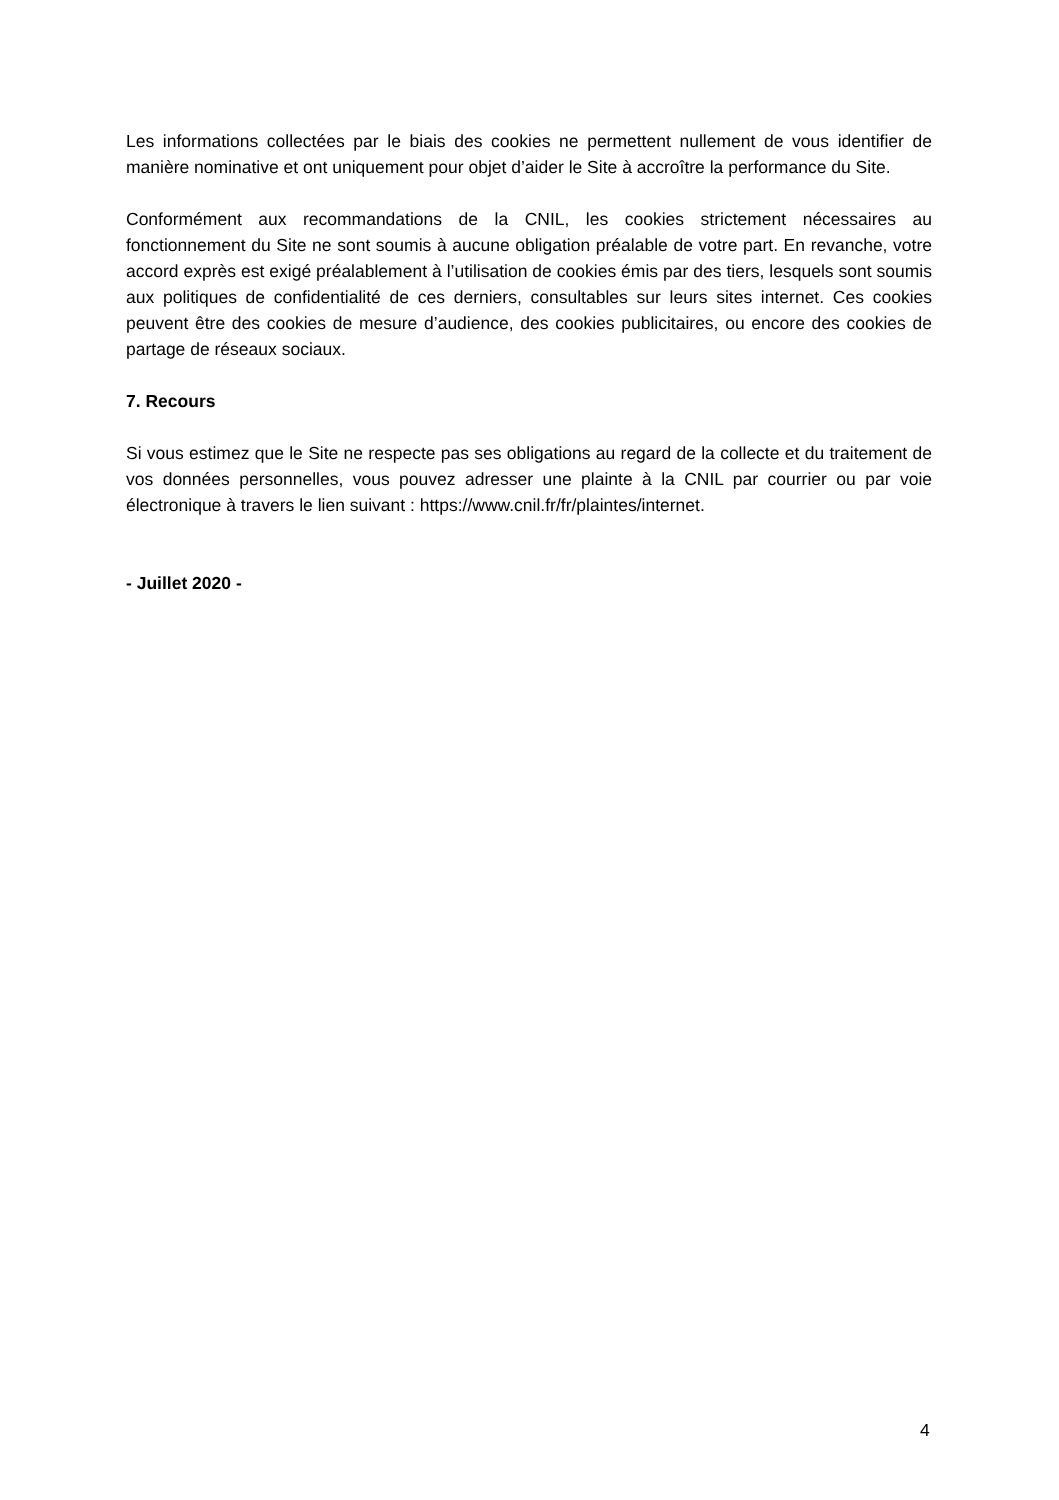Les informations collectées par le biais des cookies ne permettent nullement de vous identifier de manière nominative et ont uniquement pour objet d’aider le Site à accroître la performance du Site.
Conformément aux recommandations de la CNIL, les cookies strictement nécessaires au fonctionnement du Site ne sont soumis à aucune obligation préalable de votre part. En revanche, votre accord exprès est exigé préalablement à l’utilisation de cookies émis par des tiers, lesquels sont soumis aux politiques de confidentialité de ces derniers, consultables sur leurs sites internet. Ces cookies peuvent être des cookies de mesure d’audience, des cookies publicitaires, ou encore des cookies de partage de réseaux sociaux.
7. Recours
Si vous estimez que le Site ne respecte pas ses obligations au regard de la collecte et du traitement de vos données personnelles, vous pouvez adresser une plainte à la CNIL par courrier ou par voie électronique à travers le lien suivant : https://www.cnil.fr/fr/plaintes/internet.
- Juillet 2020 -
4